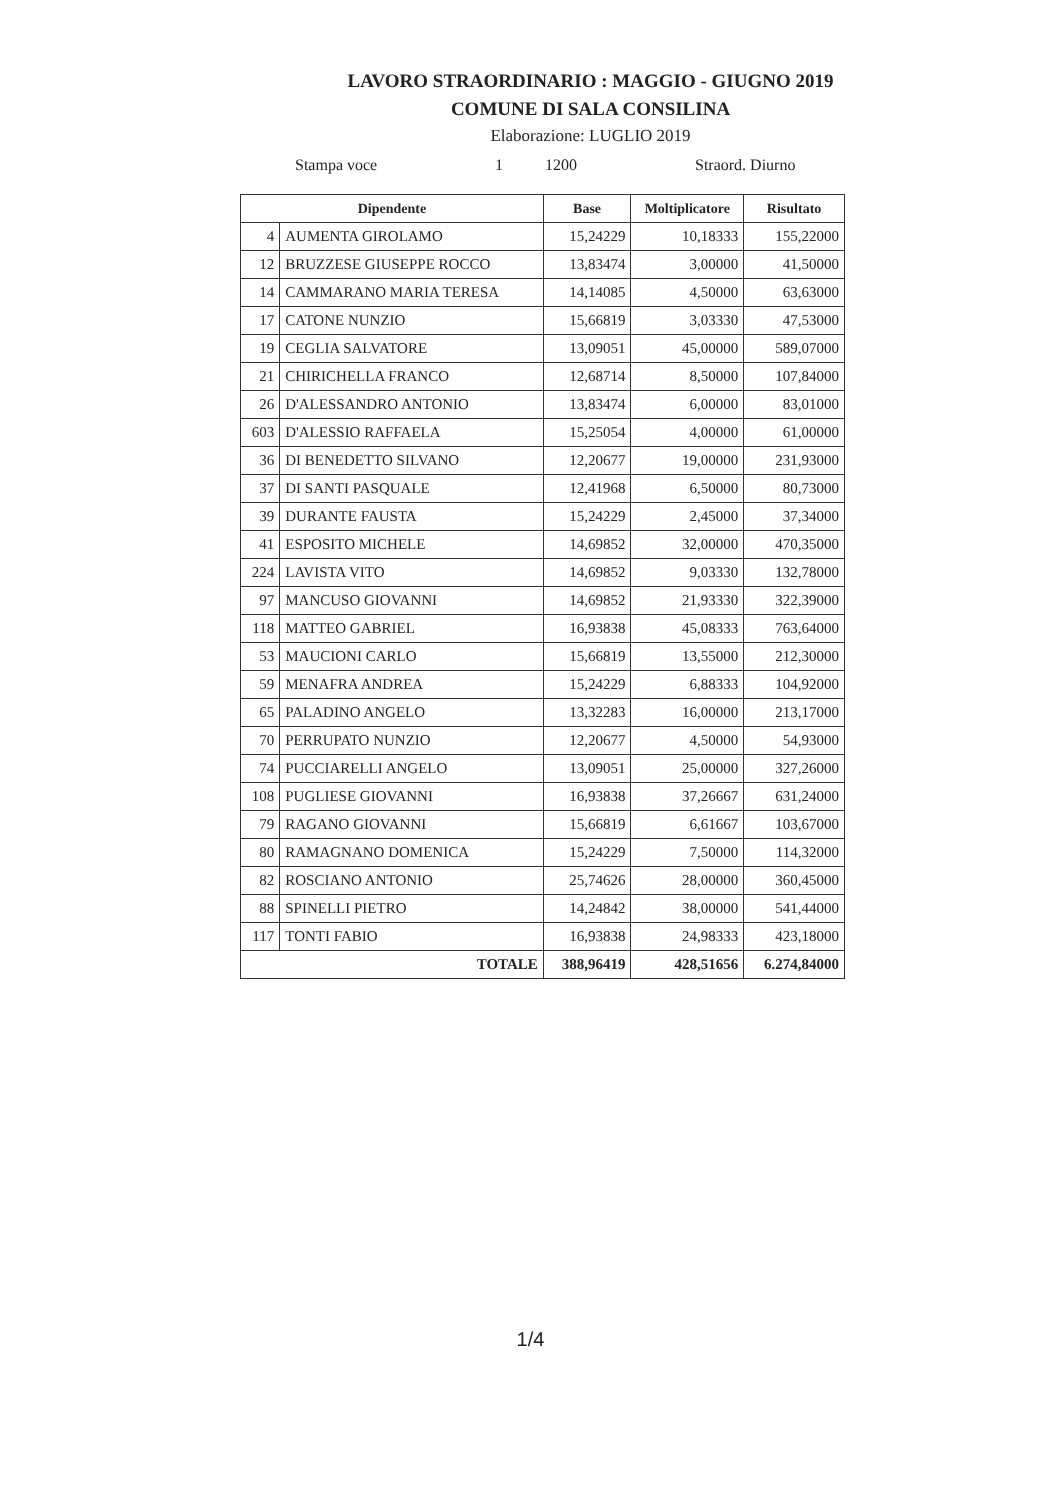LAVORO STRAORDINARIO : MAGGIO - GIUGNO 2019
COMUNE DI SALA CONSILINA
Elaborazione: LUGLIO 2019
Stampa voce 1 1200 Straord. Diurno
| Dipendente | | Base | Moltiplicatore | Risultato |
| --- | --- | --- | --- | --- |
| 4 | AUMENTA GIROLAMO | 15,24229 | 10,18333 | 155,22000 |
| 12 | BRUZZESE GIUSEPPE ROCCO | 13,83474 | 3,00000 | 41,50000 |
| 14 | CAMMARANO MARIA TERESA | 14,14085 | 4,50000 | 63,63000 |
| 17 | CATONE NUNZIO | 15,66819 | 3,03330 | 47,53000 |
| 19 | CEGLIA SALVATORE | 13,09051 | 45,00000 | 589,07000 |
| 21 | CHIRICHELLA FRANCO | 12,68714 | 8,50000 | 107,84000 |
| 26 | D'ALESSANDRO ANTONIO | 13,83474 | 6,00000 | 83,01000 |
| 603 | D'ALESSIO RAFFAELA | 15,25054 | 4,00000 | 61,00000 |
| 36 | DI BENEDETTO SILVANO | 12,20677 | 19,00000 | 231,93000 |
| 37 | DI SANTI PASQUALE | 12,41968 | 6,50000 | 80,73000 |
| 39 | DURANTE FAUSTA | 15,24229 | 2,45000 | 37,34000 |
| 41 | ESPOSITO MICHELE | 14,69852 | 32,00000 | 470,35000 |
| 224 | LAVISTA VITO | 14,69852 | 9,03330 | 132,78000 |
| 97 | MANCUSO GIOVANNI | 14,69852 | 21,93330 | 322,39000 |
| 118 | MATTEO GABRIEL | 16,93838 | 45,08333 | 763,64000 |
| 53 | MAUCIONI CARLO | 15,66819 | 13,55000 | 212,30000 |
| 59 | MENAFRA ANDREA | 15,24229 | 6,88333 | 104,92000 |
| 65 | PALADINO ANGELO | 13,32283 | 16,00000 | 213,17000 |
| 70 | PERRUPATO NUNZIO | 12,20677 | 4,50000 | 54,93000 |
| 74 | PUCCIARELLI ANGELO | 13,09051 | 25,00000 | 327,26000 |
| 108 | PUGLIESE GIOVANNI | 16,93838 | 37,26667 | 631,24000 |
| 79 | RAGANO GIOVANNI | 15,66819 | 6,61667 | 103,67000 |
| 80 | RAMAGNANO DOMENICA | 15,24229 | 7,50000 | 114,32000 |
| 82 | ROSCIANO ANTONIO | 25,74626 | 28,00000 | 360,45000 |
| 88 | SPINELLI PIETRO | 14,24842 | 38,00000 | 541,44000 |
| 117 | TONTI FABIO | 16,93838 | 24,98333 | 423,18000 |
| TOTALE | | 388,96419 | 428,51656 | 6.274,84000 |
1/4